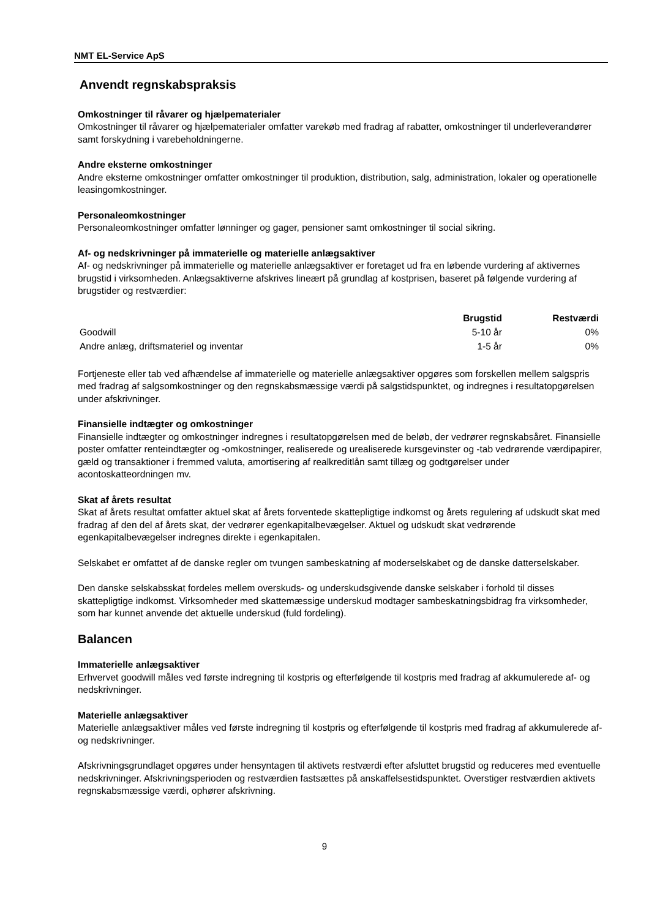NMT EL-Service ApS
Anvendt regnskabspraksis
Omkostninger til råvarer og hjælpematerialer
Omkostninger til råvarer og hjælpematerialer omfatter varekøb med fradrag af rabatter, omkostninger til underleverandører samt forskydning i varebeholdningerne.
Andre eksterne omkostninger
Andre eksterne omkostninger omfatter omkostninger til produktion, distribution, salg, administration, lokaler og operationelle leasingomkostninger.
Personaleomkostninger
Personaleomkostninger omfatter lønninger og gager, pensioner samt omkostninger til social sikring.
Af- og nedskrivninger på immaterielle og materielle anlægsaktiver
Af- og nedskrivninger på immaterielle og materielle anlægsaktiver er foretaget ud fra en løbende vurdering af aktivernes brugstid i virksomheden. Anlægsaktiverne afskrives lineært på grundlag af kostprisen, baseret på følgende vurdering af brugstider og restværdier:
| | Brugstid | Restværdi |
| --- | --- | --- |
| Goodwill | 5-10 år | 0% |
| Andre anlæg, driftsmateriel og inventar | 1-5 år | 0% |
Fortjeneste eller tab ved afhændelse af immaterielle og materielle anlægsaktiver opgøres som forskellen mellem salgspris med fradrag af salgsomkostninger og den regnskabsmæssige værdi på salgstidspunktet, og indregnes i resultatopgørelsen under afskrivninger.
Finansielle indtægter og omkostninger
Finansielle indtægter og omkostninger indregnes i resultatopgørelsen med de beløb, der vedrører regnskabsåret. Finansielle poster omfatter renteindtægter og -omkostninger, realiserede og urealiserede kursgevinster og -tab vedrørende værdipapirer, gæld og transaktioner i fremmed valuta, amortisering af realkreditlån samt tillæg og godtgørelser under acontoskatteordningen mv.
Skat af årets resultat
Skat af årets resultat omfatter aktuel skat af årets forventede skattepligtige indkomst og årets regulering af udskudt skat med fradrag af den del af årets skat, der vedrører egenkapitalbevægelser. Aktuel og udskudt skat vedrørende egenkapitalbevægelser indregnes direkte i egenkapitalen.
Selskabet er omfattet af de danske regler om tvungen sambeskatning af moderselskabet og de danske datterselskaber.
Den danske selskabsskat fordeles mellem overskuds- og underskudsgivende danske selskaber i forhold til disses skattepligtige indkomst. Virksomheder med skattemæssige underskud modtager sambeskatningsbidrag fra virksomheder, som har kunnet anvende det aktuelle underskud (fuld fordeling).
Balancen
Immaterielle anlægsaktiver
Erhvervet goodwill måles ved første indregning til kostpris og efterfølgende til kostpris med fradrag af akkumulerede af- og nedskrivninger.
Materielle anlægsaktiver
Materielle anlægsaktiver måles ved første indregning til kostpris og efterfølgende til kostpris med fradrag af akkumulerede af- og nedskrivninger.
Afskrivningsgrundlaget opgøres under hensyntagen til aktivets restværdi efter afsluttet brugstid og reduceres med eventuelle nedskrivninger. Afskrivningsperioden og restværdien fastsættes på anskaffelsestidspunktet. Overstiger restværdien aktivets regnskabsmæssige værdi, ophører afskrivning.
9